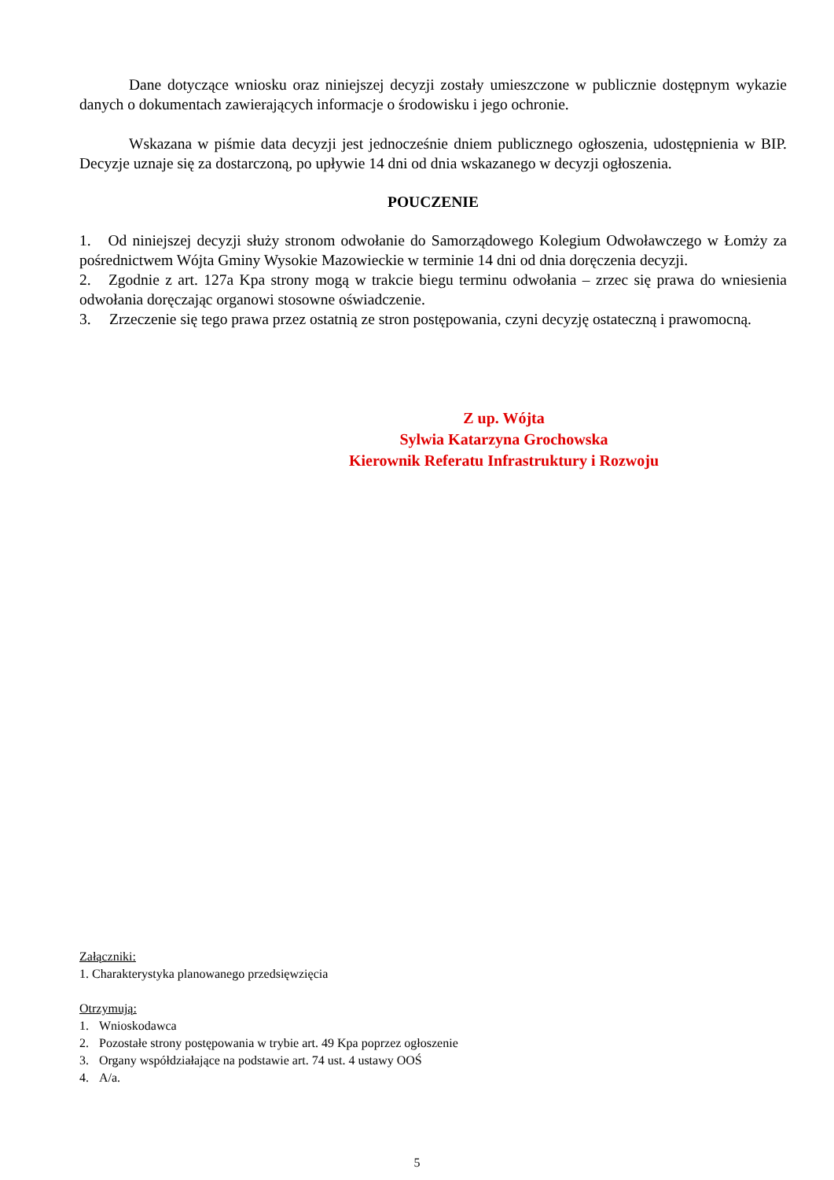Dane dotyczące wniosku oraz niniejszej decyzji zostały umieszczone w publicznie dostępnym wykazie danych o dokumentach zawierających informacje o środowisku i jego ochronie.
Wskazana w piśmie data decyzji jest jednocześnie dniem publicznego ogłoszenia, udostępnienia w BIP. Decyzje uznaje się za dostarczoną, po upływie 14 dni od dnia wskazanego w decyzji ogłoszenia.
POUCZENIE
1. Od niniejszej decyzji służy stronom odwołanie do Samorządowego Kolegium Odwoławczego w Łomży za pośrednictwem Wójta Gminy Wysokie Mazowieckie w terminie 14 dni od dnia doręczenia decyzji.
2. Zgodnie z art. 127a Kpa strony mogą w trakcie biegu terminu odwołania – zrzec się prawa do wniesienia odwołania doręczając organowi stosowne oświadczenie.
3. Zrzeczenie się tego prawa przez ostatnią ze stron postępowania, czyni decyzję ostateczną i prawomocną.
Z up. Wójta
Sylwia Katarzyna Grochowska
Kierownik Referatu Infrastruktury i Rozwoju
Załączniki:
1. Charakterystyka planowanego przedsięwzięcia
Otrzymują:
1. Wnioskodawca
2. Pozostałe strony postępowania w trybie art. 49 Kpa poprzez ogłoszenie
3. Organy współdziałające na podstawie art. 74 ust. 4 ustawy OOŚ
4. A/a.
5